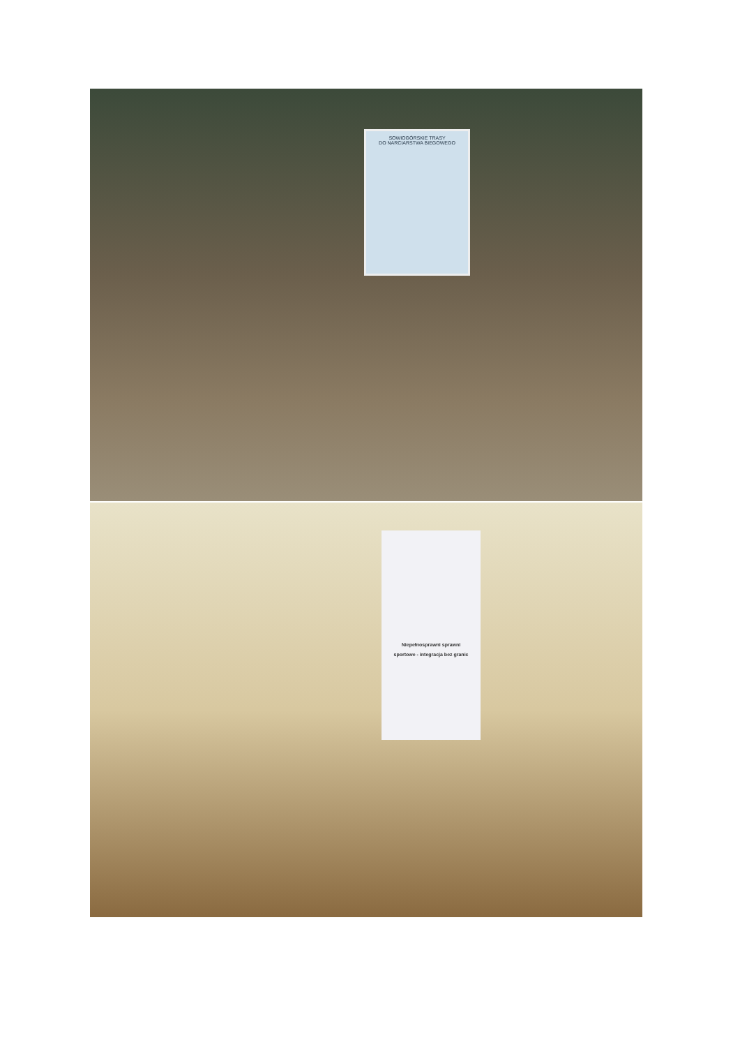SOWIOGÓRSKIE TRASY
DO NARCIARSTWA BIEGOWEGO
Niepełnosprawni sprawni
sportowe - integracja bez granic